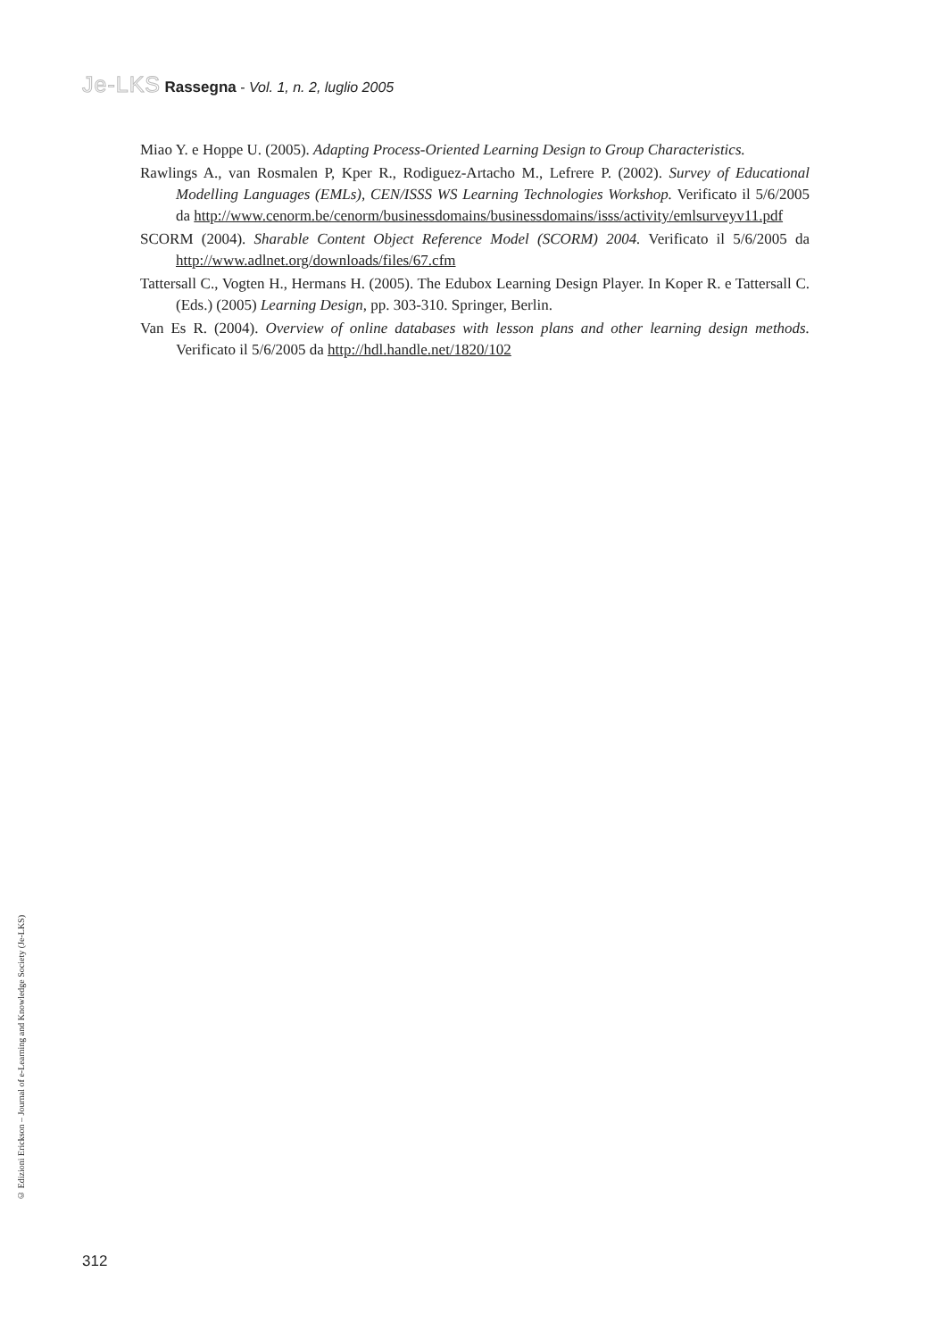Je-LKS Rassegna - Vol. 1, n. 2, luglio 2005
Miao Y. e Hoppe U. (2005). Adapting Process-Oriented Learning Design to Group Characteristics.
Rawlings A., van Rosmalen P, Kper R., Rodiguez-Artacho M., Lefrere P. (2002). Survey of Educational Modelling Languages (EMLs), CEN/ISSS WS Learning Technologies Workshop. Verificato il 5/6/2005 da http://www.cenorm.be/cenorm/businessdomains/businessdomains/isss/activity/emlsurveyv11.pdf
SCORM (2004). Sharable Content Object Reference Model (SCORM) 2004. Verificato il 5/6/2005 da http://www.adlnet.org/downloads/files/67.cfm
Tattersall C., Vogten H., Hermans H. (2005). The Edubox Learning Design Player. In Koper R. e Tattersall C. (Eds.) (2005) Learning Design, pp. 303-310. Springer, Berlin.
Van Es R. (2004). Overview of online databases with lesson plans and other learning design methods. Verificato il 5/6/2005 da http://hdl.handle.net/1820/102
© Edizioni Erickson – Journal of e-Learning and Knowledge Society (Je-LKS)
312